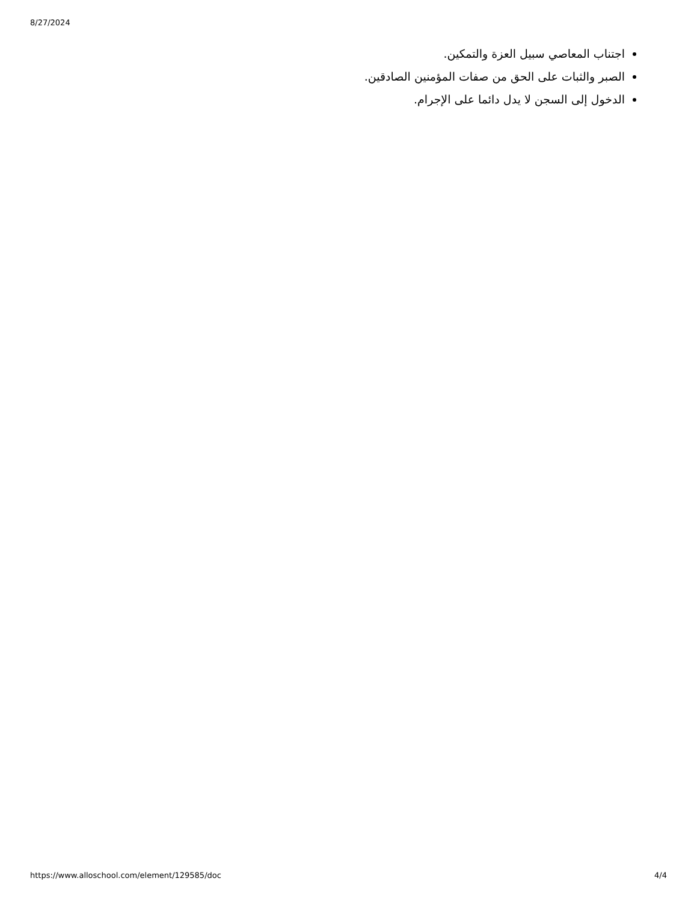8/27/2024
اجتناب المعاصي سبيل العزة والتمكين.
الصبر والثبات على الحق من صفات المؤمنين الصادقين.
الدخول إلى السجن لا يدل دائما على الإجرام.
https://www.alloschool.com/element/129585/doc 4/4